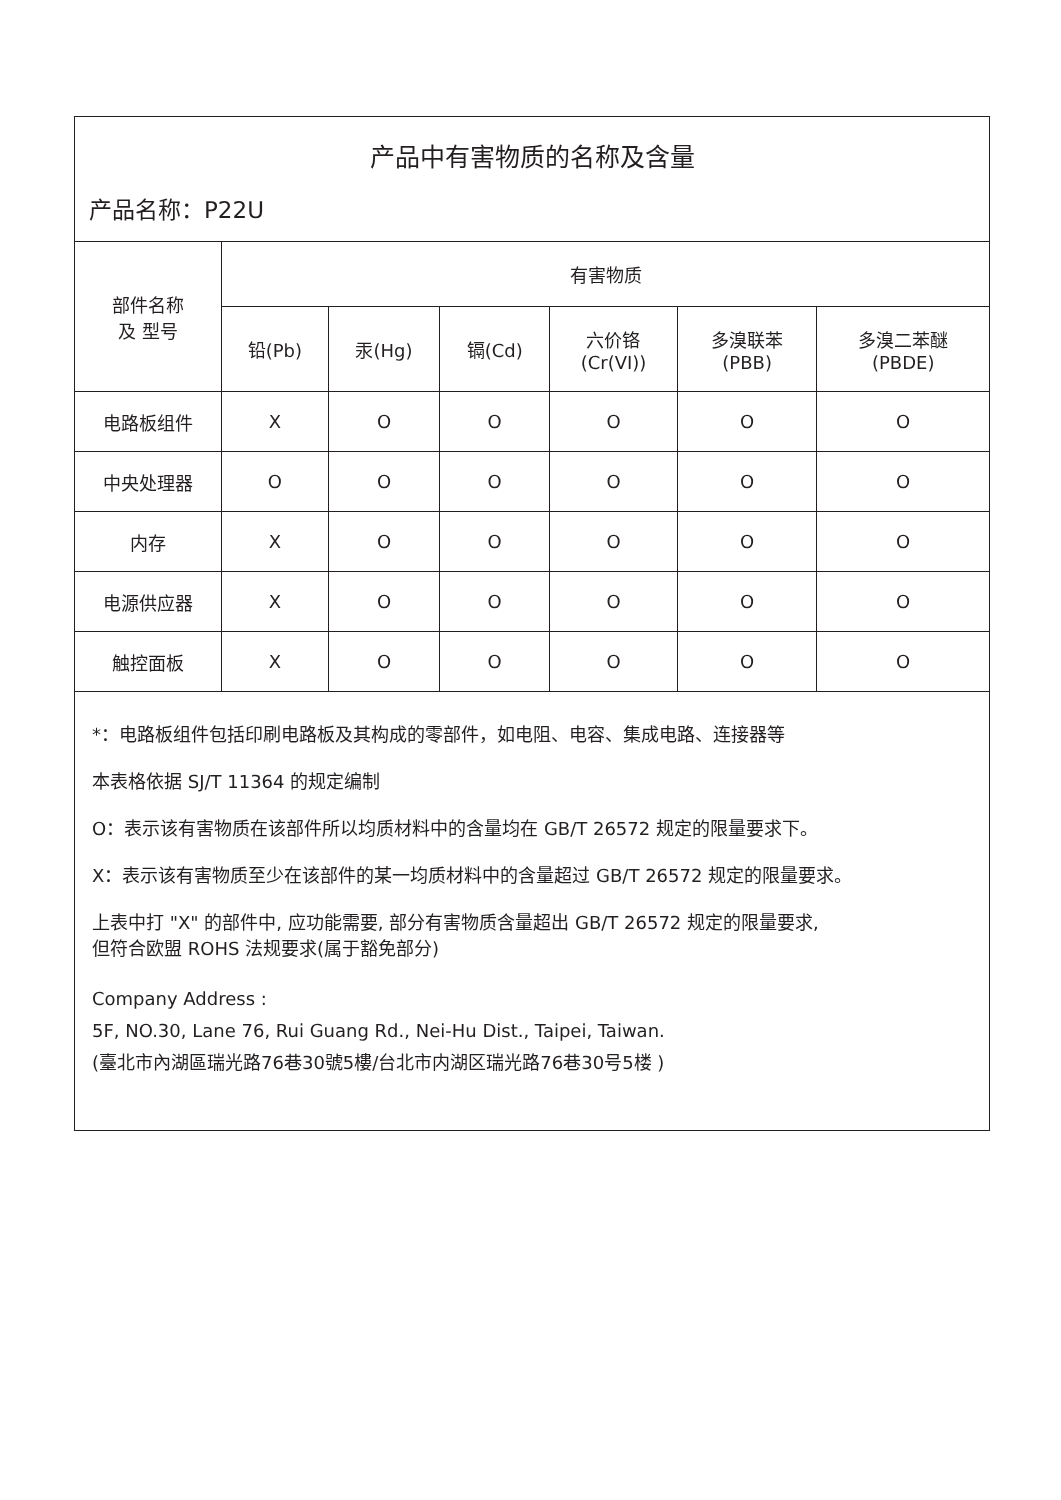产品中有害物质的名称及含量
产品名称：P22U
| 部件名称 及 型号 | 有害物质 | | | | | |
| --- | --- | --- | --- | --- | --- | --- |
| | 铅(Pb) | 汞(Hg) | 镉(Cd) | 六价铬 (Cr(VI)) | 多溴联苯 (PBB) | 多溴二苯醚 (PBDE) |
| 电路板组件 | X | O | O | O | O | O |
| 中央处理器 | O | O | O | O | O | O |
| 内存 | X | O | O | O | O | O |
| 电源供应器 | X | O | O | O | O | O |
| 触控面板 | X | O | O | O | O | O |
*：电路板组件包括印刷电路板及其构成的零部件，如电阻、电容、集成电路、连接器等
本表格依据 SJ/T 11364 的规定编制
O：表示该有害物质在该部件所以均质材料中的含量均在 GB/T 26572 规定的限量要求下。
X：表示该有害物质至少在该部件的某一均质材料中的含量超过 GB/T 26572 规定的限量要求。
上表中打 "X" 的部件中, 应功能需要, 部分有害物质含量超出 GB/T 26572 规定的限量要求,
但符合欧盟 ROHS 法规要求(属于豁免部分)
Company Address :
5F, NO.30, Lane 76, Rui Guang Rd., Nei-Hu Dist., Taipei, Taiwan.
(臺北市內湖區瑞光路76巷30號5樓/台北市内湖区瑞光路76巷30号5楼 )